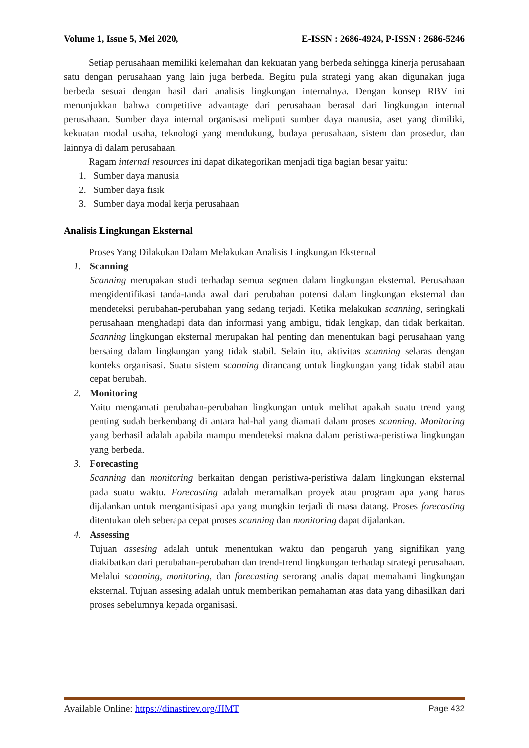Volume 1, Issue 5, Mei 2020, E-ISSN : 2686-4924, P-ISSN : 2686-5246
Setiap perusahaan memiliki kelemahan dan kekuatan yang berbeda sehingga kinerja perusahaan satu dengan perusahaan yang lain juga berbeda. Begitu pula strategi yang akan digunakan juga berbeda sesuai dengan hasil dari analisis lingkungan internalnya. Dengan konsep RBV ini menunjukkan bahwa competitive advantage dari perusahaan berasal dari lingkungan internal perusahaan. Sumber daya internal organisasi meliputi sumber daya manusia, aset yang dimiliki, kekuatan modal usaha, teknologi yang mendukung, budaya perusahaan, sistem dan prosedur, dan lainnya di dalam perusahaan.
Ragam internal resources ini dapat dikategorikan menjadi tiga bagian besar yaitu:
1. Sumber daya manusia
2. Sumber daya fisik
3. Sumber daya modal kerja perusahaan
Analisis Lingkungan Eksternal
Proses Yang Dilakukan Dalam Melakukan Analisis Lingkungan Eksternal
1. Scanning
Scanning merupakan studi terhadap semua segmen dalam lingkungan eksternal. Perusahaan mengidentifikasi tanda-tanda awal dari perubahan potensi dalam lingkungan eksternal dan mendeteksi perubahan-perubahan yang sedang terjadi. Ketika melakukan scanning, seringkali perusahaan menghadapi data dan informasi yang ambigu, tidak lengkap, dan tidak berkaitan. Scanning lingkungan eksternal merupakan hal penting dan menentukan bagi perusahaan yang bersaing dalam lingkungan yang tidak stabil. Selain itu, aktivitas scanning selaras dengan konteks organisasi. Suatu sistem scanning dirancang untuk lingkungan yang tidak stabil atau cepat berubah.
2. Monitoring
Yaitu mengamati perubahan-perubahan lingkungan untuk melihat apakah suatu trend yang penting sudah berkembang di antara hal-hal yang diamati dalam proses scanning. Monitoring yang berhasil adalah apabila mampu mendeteksi makna dalam peristiwa-peristiwa lingkungan yang berbeda.
3. Forecasting
Scanning dan monitoring berkaitan dengan peristiwa-peristiwa dalam lingkungan eksternal pada suatu waktu. Forecasting adalah meramalkan proyek atau program apa yang harus dijalankan untuk mengantisipasi apa yang mungkin terjadi di masa datang. Proses forecasting ditentukan oleh seberapa cepat proses scanning dan monitoring dapat dijalankan.
4. Assessing
Tujuan assesing adalah untuk menentukan waktu dan pengaruh yang signifikan yang diakibatkan dari perubahan-perubahan dan trend-trend lingkungan terhadap strategi perusahaan. Melalui scanning, monitoring, dan forecasting serorang analis dapat memahami lingkungan eksternal. Tujuan assesing adalah untuk memberikan pemahaman atas data yang dihasilkan dari proses sebelumnya kepada organisasi.
Available Online: https://dinastirev.org/JIMT Page 432